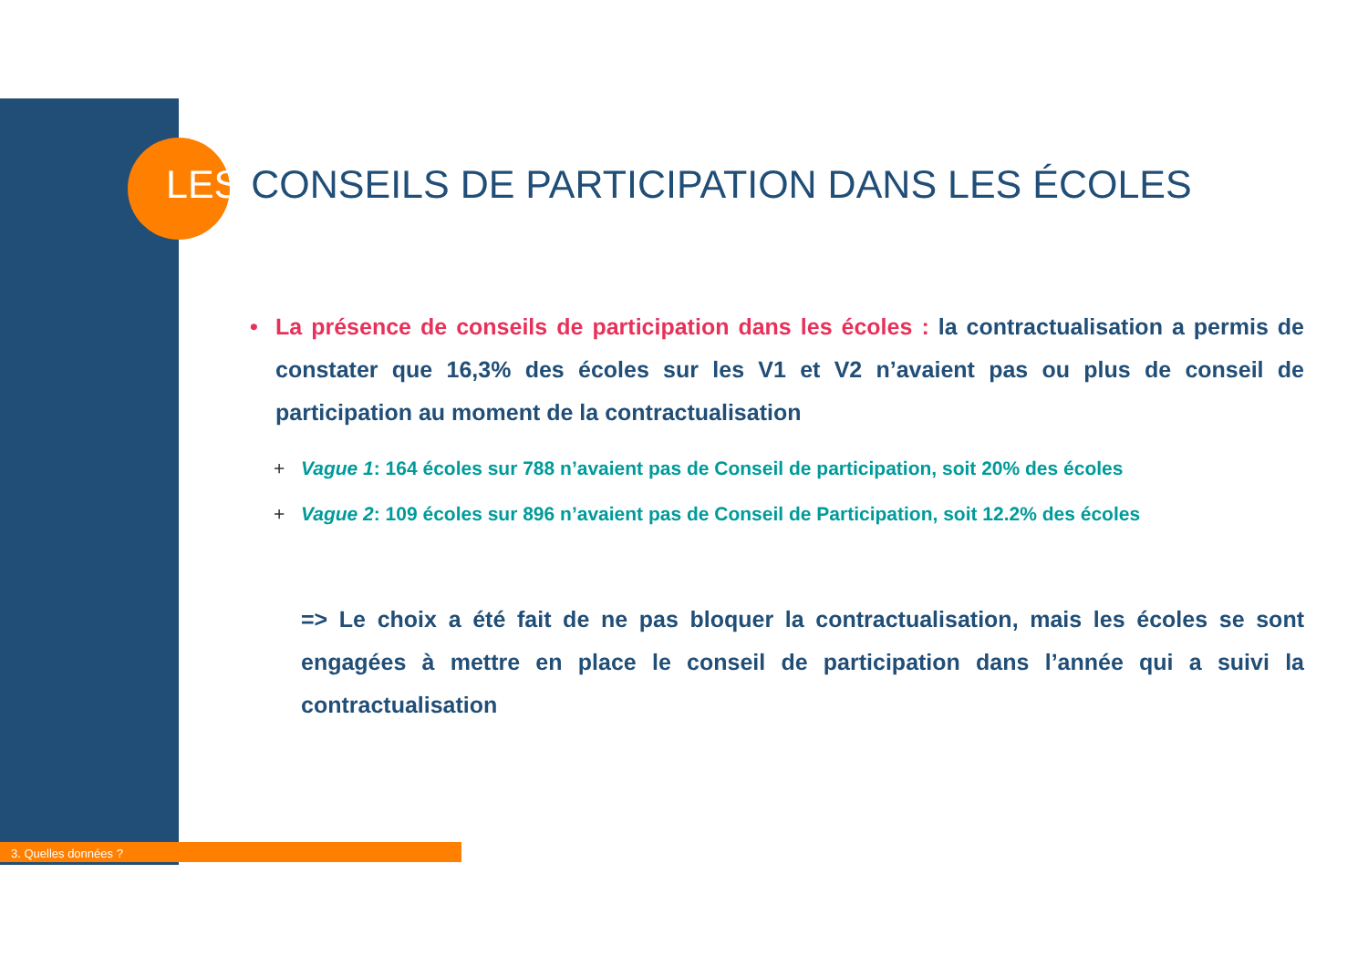LES CONSEILS DE PARTICIPATION DANS LES ÉCOLES
• La présence de conseils de participation dans les écoles : la contractualisation a permis de constater que 16,3% des écoles sur les V1 et V2 n’avaient pas ou plus de conseil de participation au moment de la contractualisation
+ Vague 1: 164 écoles sur 788 n’avaient pas de Conseil de participation, soit 20% des écoles
+ Vague 2: 109 écoles sur 896 n’avaient pas de Conseil de Participation, soit 12.2% des écoles
=> Le choix a été fait de ne pas bloquer la contractualisation, mais les écoles se sont engagées à mettre en place le conseil de participation dans l’année qui a suivi la contractualisation
3. Quelles données ?